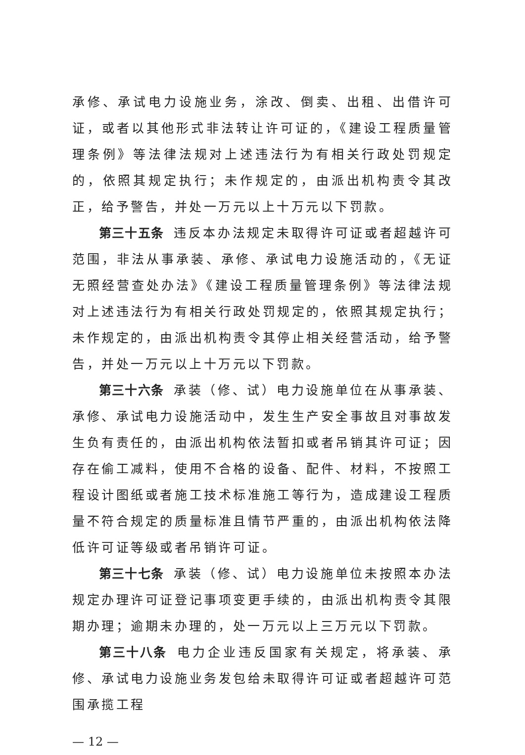承修、承试电力设施业务，涂改、倒卖、出租、出借许可证，或者以其他形式非法转让许可证的，《建设工程质量管理条例》等法律法规对上述违法行为有相关行政处罚规定的，依照其规定执行；未作规定的，由派出机构责令其改正，给予警告，并处一万元以上十万元以下罚款。
第三十五条 违反本办法规定未取得许可证或者超越许可范围，非法从事承装、承修、承试电力设施活动的，《无证无照经营查处办法》《建设工程质量管理条例》等法律法规对上述违法行为有相关行政处罚规定的，依照其规定执行；未作规定的，由派出机构责令其停止相关经营活动，给予警告，并处一万元以上十万元以下罚款。
第三十六条 承装（修、试）电力设施单位在从事承装、承修、承试电力设施活动中，发生生产安全事故且对事故发生负有责任的，由派出机构依法暂扣或者吊销其许可证；因存在偷工减料，使用不合格的设备、配件、材料，不按照工程设计图纸或者施工技术标准施工等行为，造成建设工程质量不符合规定的质量标准且情节严重的，由派出机构依法降低许可证等级或者吊销许可证。
第三十七条 承装（修、试）电力设施单位未按照本办法规定办理许可证登记事项变更手续的，由派出机构责令其限期办理；逾期未办理的，处一万元以上三万元以下罚款。
第三十八条 电力企业违反国家有关规定，将承装、承修、承试电力设施业务发包给未取得许可证或者超越许可范围承揽工程
— 12 —